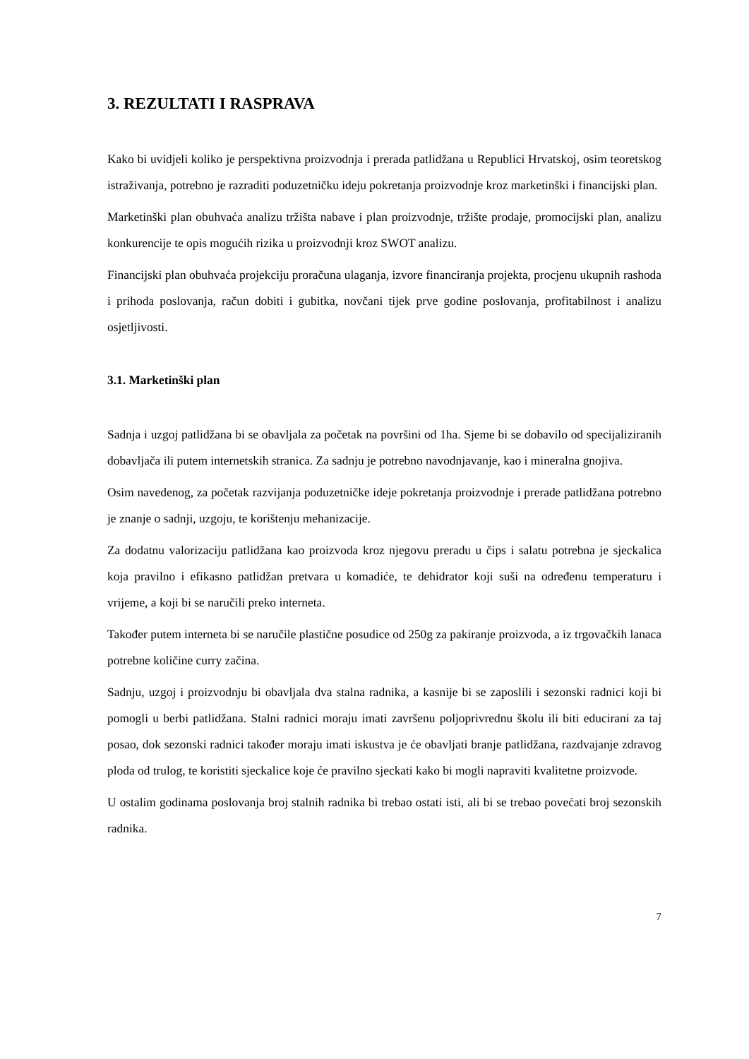3. REZULTATI I RASPRAVA
Kako bi uvidjeli koliko je perspektivna proizvodnja i prerada patlidžana u Republici Hrvatskoj, osim teoretskog istraživanja, potrebno je razraditi poduzetničku ideju pokretanja proizvodnje kroz marketinški i financijski plan.
Marketinški plan obuhvaća analizu tržišta nabave i plan proizvodnje, tržište prodaje, promocijski plan, analizu konkurencije te opis mogućih rizika u proizvodnji kroz SWOT analizu.
Financijski plan obuhvaća projekciju proračuna ulaganja, izvore financiranja projekta, procjenu ukupnih rashoda i prihoda poslovanja, račun dobiti i gubitka, novčani tijek prve godine poslovanja, profitabilnost i analizu osjetljivosti.
3.1. Marketinški plan
Sadnja i uzgoj patlidžana bi se obavljala za početak na površini od 1ha. Sjeme bi se dobavilo od specijaliziranih dobavljača ili putem internetskih stranica. Za sadnju je potrebno navodnjavanje, kao i mineralna gnojiva.
Osim navedenog, za početak razvijanja poduzetničke ideje pokretanja proizvodnje i prerade patlidžana potrebno je znanje o sadnji, uzgoju, te korištenju mehanizacije.
Za dodatnu valorizaciju patlidžana kao proizvoda kroz njegovu preradu u čips i salatu potrebna je sjeckalica koja pravilno i efikasno patlidžan pretvara u komadiće, te dehidrator koji suši na određenu temperaturu i vrijeme, a koji bi se naručili preko interneta.
Također putem interneta bi se naručile plastične posudice od 250g za pakiranje proizvoda, a iz trgovačkih lanaca potrebne količine curry začina.
Sadnju, uzgoj i proizvodnju bi obavljala dva stalna radnika, a kasnije bi se zaposlili i sezonski radnici koji bi pomogli u berbi patlidžana. Stalni radnici moraju imati završenu poljoprivrednu školu ili biti educirani za taj posao, dok sezonski radnici također moraju imati iskustva je će obavljati branje patlidžana, razdvajanje zdravog ploda od trulog, te koristiti sjeckalice koje će pravilno sjeckati kako bi mogli napraviti kvalitetne proizvode.
U ostalim godinama poslovanja broj stalnih radnika bi trebao ostati isti, ali bi se trebao povećati broj sezonskih radnika.
7